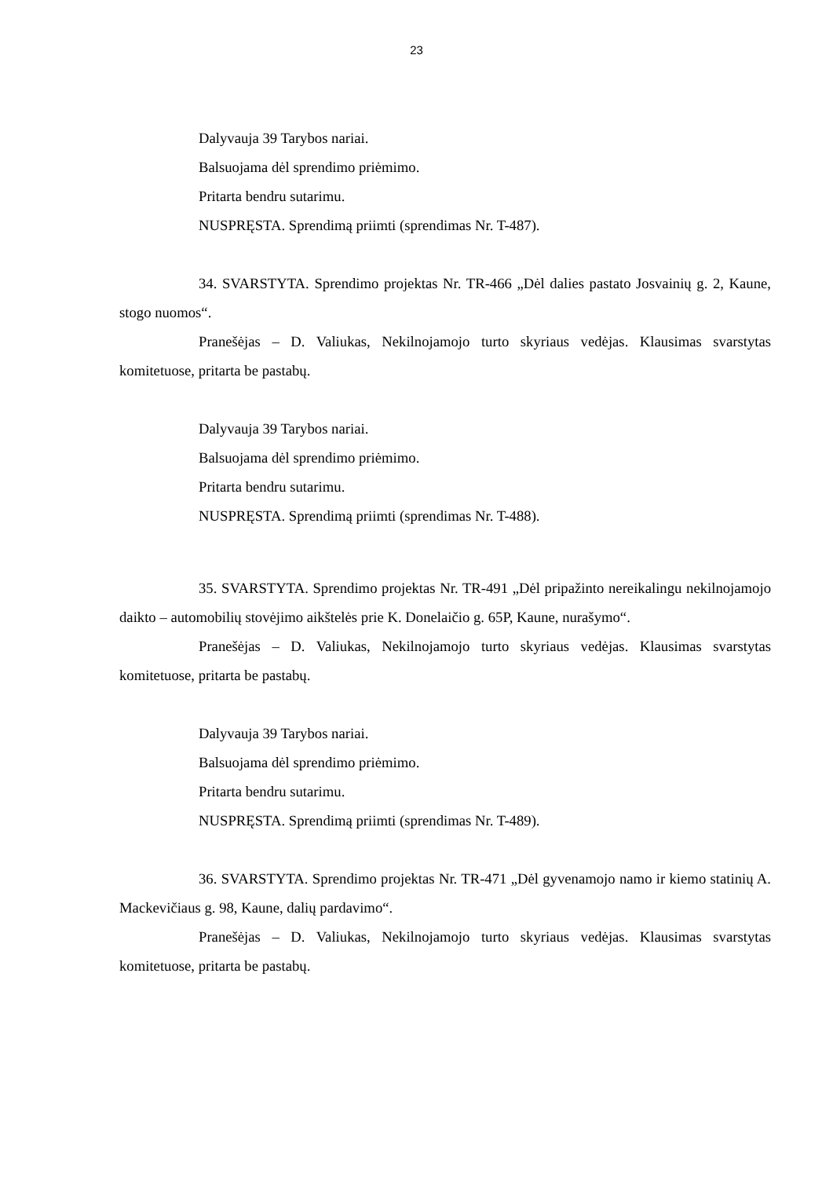23
Dalyvauja 39 Tarybos nariai.
Balsuojama dėl sprendimo priėmimo.
Pritarta bendru sutarimu.
NUSPRĘSTA. Sprendimą priimti (sprendimas Nr. T-487).
34. SVARSTYTA. Sprendimo projektas Nr. TR-466 „Dėl dalies pastato Josvainių g. 2, Kaune, stogo nuomos“.
Pranešėjas – D. Valiukas, Nekilnojamojo turto skyriaus vedėjas. Klausimas svarstytas komitetuose, pritarta be pastabų.
Dalyvauja 39 Tarybos nariai.
Balsuojama dėl sprendimo priėmimo.
Pritarta bendru sutarimu.
NUSPRĘSTA. Sprendimą priimti (sprendimas Nr. T-488).
35. SVARSTYTA. Sprendimo projektas Nr. TR-491 „Dėl pripažinto nereikalingu nekilnojamojo daikto – automobilių stovėjimo aikštelės prie K. Donelaičio g. 65P, Kaune, nurašymo“.
Pranešėjas – D. Valiukas, Nekilnojamojo turto skyriaus vedėjas. Klausimas svarstytas komitetuose, pritarta be pastabų.
Dalyvauja 39 Tarybos nariai.
Balsuojama dėl sprendimo priėmimo.
Pritarta bendru sutarimu.
NUSPRĘSTA. Sprendimą priimti (sprendimas Nr. T-489).
36. SVARSTYTA. Sprendimo projektas Nr. TR-471 „Dėl gyvenamojo namo ir kiemo statinių A. Mackevičiaus g. 98, Kaune, dalių pardavimo“.
Pranešėjas – D. Valiukas, Nekilnojamojo turto skyriaus vedėjas. Klausimas svarstytas komitetuose, pritarta be pastabų.